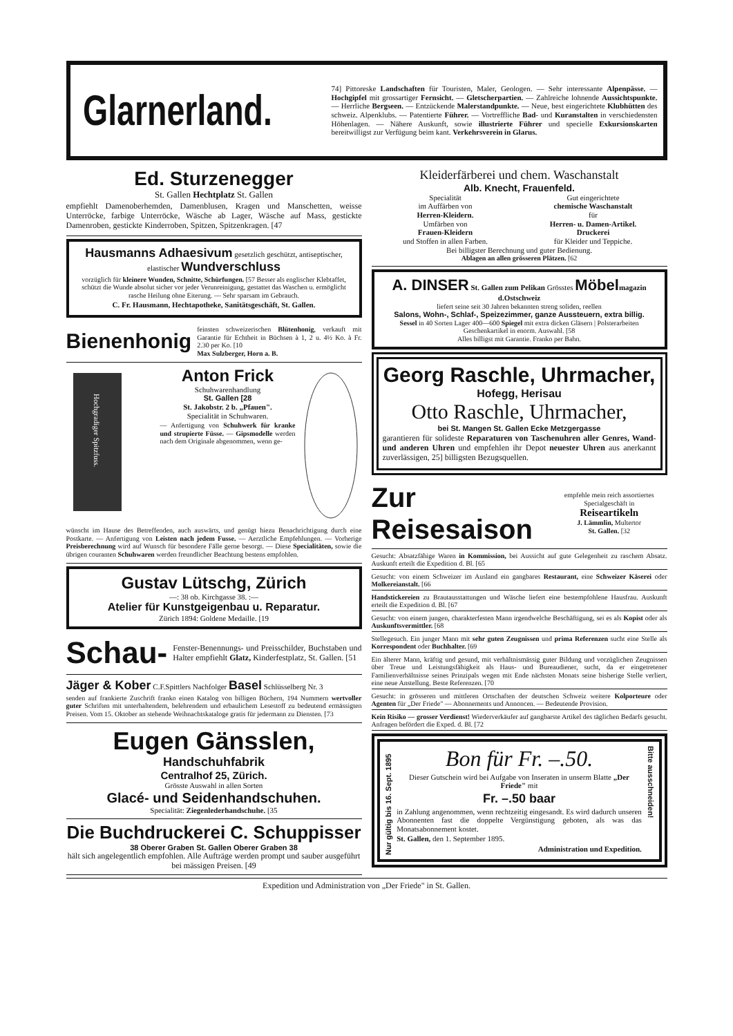Glarnerland.
74] Pittoreske Landschaften für Touristen, Maler, Geologen. — Sehr interessante Alpenpässe. — Hochgipfel mit grossartiger Fernsicht. — Gletscherpartien. — Zahlreiche lohnende Aussichtspunkte. — Herrliche Bergseen. — Entzückende Malerstandpunkte. — Neue, best eingerichtete Klubhütten des schweiz. Alpenklubs. — Patentierte Führer. — Vortreffliche Bad- und Kuranstalten in verschiedensten Höhenlagen. — Nähere Auskunft, sowie illustrierte Führer und specielle Exkursionskarten bereitwilligst zur Verfügung beim kant. Verkehrsverein in Glarus.
Ed. Sturzenegger
St. Gallen Hechtplatz St. Gallen
empfiehlt Damenoberhemden, Damenblusen, Kragen und Manschetten, weisse Unterröcke, farbige Unterröcke, Wäsche ab Lager, Wäsche auf Mass, gestickte Damenroben, gestickte Kinderroben, Spitzen, Spitzenkragen. [47
Hausmanns Adhaesivum gesetzlich geschützt, antiseptischer, elastischer Wundverschluss
vorzüglich für kleinere Wunden, Schnitte, Schürfungen. [57 Besser als englischer Klebtaffet, schützt die Wunde absolut sicher vor jeder Verunreinigung, gestattet das Waschen u. ermöglicht rasche Heilung ohne Eiterung. — Sehr sparsam im Gebrauch.
C. Fr. Hausmann, Hechtapotheke, Sanitätsgeschäft, St. Gallen.
Bienenhonig
feinsten schweizerischen Blütenhonig, verkauft mit Garantie für Echtheit in Büchsen à 1, 2 u. 4½ Ko. à Fr. 2.30 per Ko. [10
Max Sulzberger, Horn a. B.
Hochgradiger Spitzfuss.
Anton Frick
Schuhwarenhandlung
St. Gallen [28
St. Jakobstr. 2 b. „Pfauen".
Specialität in Schuhwaren.
— Anfertigung von Schuhwerk für kranke und strupierte Füsse. — Gipsmodelle werden nach dem Originale abgenommen, wenn ge-
wünscht im Hause des Betreffenden, auch auswärts, und genügt hiezu Benachrichtigung durch eine Postkarte. — Anfertigung von Leisten nach jedem Fusse. — Aerztliche Empfehlungen. — Vorherige Preisberechnung wird auf Wunsch für besondere Fälle gerne besorgt. — Diese Specialitäten, sowie die übrigen couranten Schuhwaren werden freundlicher Beachtung bestens empfohlen.
Gustav Lütschg, Zürich
—: 38 ob. Kirchgasse 38. :—
Atelier für Kunstgeigenbau u. Reparatur.
Zürich 1894: Goldene Medaille. [19
Schau-
Fenster-Benennungs- und Preisschilder, Buchstaben und Halter empfiehlt Glatz, Kinderfestplatz, St. Gallen. [51
Jäger & Kober C.F.Spittlers Nachfolger Basel Schlüsselberg Nr. 3
senden auf frankierte Zuschrift franko einen Katalog von billigen Büchern, 194 Nummern wertvoller guter Schriften mit unterhaltendem, belehrendem und erbaulichem Lesestoff zu bedeutend ermässigten Preisen. Vom 15. Oktober an stehende Weihnachtskataloge gratis für jedermann zu Diensten. [73
Eugen Gänsslen, Handschuhfabrik
Centralhof 25, Zürich.
Grösste Auswahl in allen Sorten
Glacé- und Seidenhandschuhen.
Specialität: Ziegenlederhandschuhe. [35
Die Buchdruckerei C. Schuppisser
38 Oberer Graben St. Gallen Oberer Graben 38
hält sich angelegentlich empfohlen. Alle Aufträge werden prompt und sauber ausgeführt bei mässigen Preisen. [49
Kleiderfärberei und chem. Waschanstalt
Alb. Knecht, Frauenfeld.
Specialität
im Auffärben von
Herren-Kleidern.
Umfärben von
Frauen-Kleidern
und Stoffen in allen Farben.
Gut eingerichtete
chemische Waschanstalt
für
Herren- u. Damen-Artikel.
Druckerei
für Kleider und Teppiche.
Bei billigster Berechnung und guter Bedienung.
Ablagen an allen grösseren Plätzen. [62
A. DINSER St. Gallen zum Pelikan Grösstes Möbel magazin d.Ostschweiz
liefert seine seit 30 Jahren bekannten streng soliden, reellen
Salons, Wohn-, Schlaf-, Speizezimmer, ganze Aussteuern, extra billig.
Sessel in 40 Sorten Lager 400—600 Spiegel mit extra dicken Gläsern | Polsterarbeiten Geschenkartikel in enorm. Auswahl. [58
Alles billigst mit Garantie. Franko per Bahn.
Georg Raschle, Uhrmacher,
Hofegg, Herisau
Otto Raschle, Uhrmacher,
bei St. Mangen St. Gallen Ecke Metzgergasse
garantieren für solideste Reparaturen von Taschenuhren aller Genres, Wand- und anderen Uhren und empfehlen ihr Depot neuester Uhren aus anerkannt zuverlässigen, 25] billigsten Bezugsquellen.
Zur Reisesaison
empfehle mein reich assortiertes Specialgeschäft in
Reiseartikeln
J. Lämmlin, Multertor
St. Gallen. [32
Gesucht: Absatzfähige Waren in Kommission, bei Aussicht auf gute Gelegenheit zu raschem Absatz. Auskunft erteilt die Expedition d. Bl. [65
Gesucht: von einem Schweizer im Ausland ein gangbares Restaurant, eine Schweizer Käserei oder Molkereianstalt. [66
Handstickereien zu Brautausstattungen und Wäsche liefert eine bestempfohlene Hausfrau. Auskunft erteilt die Expedition d. Bl. [67
Gesucht: von einem jungen, charakterfesten Mann irgendwelche Beschäftigung, sei es als Kopist oder als Auskunftsvermittler. [68
Stellegesuch. Ein junger Mann mit sehr guten Zeugnissen und prima Referenzen sucht eine Stelle als Korrespondent oder Buchhalter. [69
Ein älterer Mann, kräftig und gesund, mit verhältnismässig guter Bildung und vorzüglichen Zeugnissen über Treue und Leistungsfähigkeit als Haus- und Bureaudiener, sucht, da er eingetretener Familienverhältnisse seines Prinzipals wegen mit Ende nächsten Monats seine bisherige Stelle verliert, eine neue Anstellung. Beste Referenzen. [70
Gesucht: in grösseren und mittleren Ortschaften der deutschen Schweiz weitere Kolporteure oder Agenten für „Der Friede" — Abonnements und Annoncen. — Bedeutende Provision.
Kein Risiko — grosser Verdienst! Wiederverkäufer auf gangbarste Artikel des täglichen Bedarfs gesucht. Anfragen befördert die Exped. d. Bl. [72
Nur gültig bis 16. Sept. 1895
Bon für Fr. –.50.
Dieser Gutschein wird bei Aufgabe von Inseraten in unserm Blatte „Der Friede" mit
Fr. –.50 baar
in Zahlung angenommen, wenn rechtzeitig eingesandt. Es wird dadurch unseren Abonnenten fast die doppelte Vergünstigung geboten, als was das Monatsabonnement kostet.
St. Gallen, den 1. September 1895.
Administration und Expedition.
Bitte ausschneiden!
Expedition und Administration von „Der Friede" in St. Gallen.